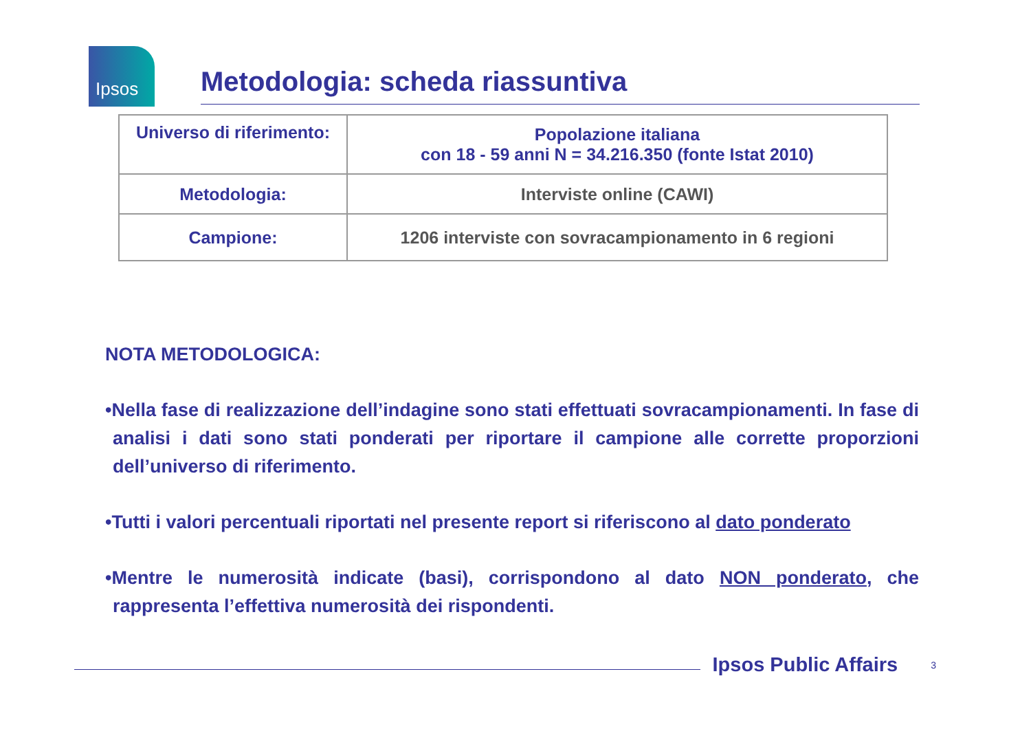Ipsos
Metodologia: scheda riassuntiva
| Universo di riferimento: | Popolazione italiana con 18 - 59 anni N = 34.216.350 (fonte Istat 2010) |
| Metodologia: | Interviste online (CAWI) |
| Campione: | 1206 interviste con sovracampionamento in 6 regioni |
NOTA METODOLOGICA:
•Nella fase di realizzazione dell’indagine sono stati effettuati sovracampionamenti. In fase di analisi i dati sono stati ponderati per riportare il campione alle corrette proporzioni dell’universo di riferimento.
•Tutti i valori percentuali riportati nel presente report si riferiscono al dato ponderato
•Mentre le numerosità indicate (basi), corrispondono al dato NON ponderato, che rappresenta l’effettiva numerosità dei rispondenti.
Ipsos Public Affairs 3